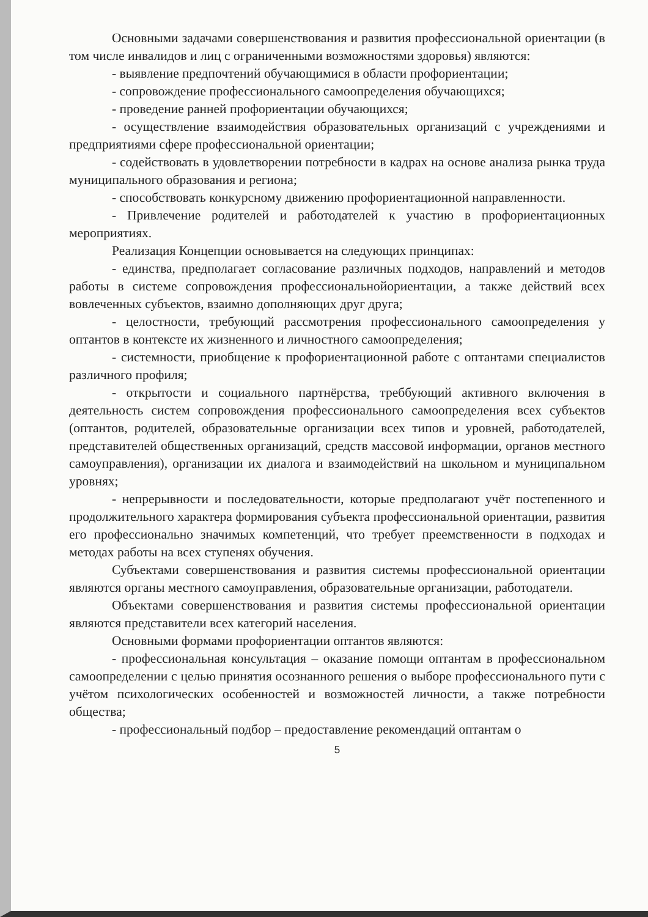Основными задачами совершенствования и развития профессиональной ориентации (в том числе инвалидов и лиц с ограниченными возможностями здоровья) являются:
- выявление предпочтений обучающимися в области профориентации;
- сопровождение профессионального самоопределения обучающихся;
- проведение ранней профориентации обучающихся;
- осуществление взаимодействия образовательных организаций с учреждениями и предприятиями сфере профессиональной ориентации;
- содействовать в удовлетворении потребности в кадрах на основе анализа рынка труда муниципального образования и региона;
- способствовать конкурсному движению профориентационной направленности.
- Привлечение родителей и работодателей к участию в профориентационных мероприятиях.
Реализация Концепции основывается на следующих принципах:
- единства, предполагает согласование различных подходов, направлений и методов работы в системе сопровождения профессиональнойориентации, а также действий всех вовлеченных субъектов, взаимно дополняющих друг друга;
- целостности, требующий рассмотрения профессионального самоопределения у оптантов в контексте их жизненного и личностного самоопределения;
- системности, приобщение к профориентационной работе с оптантами специалистов различного профиля;
- открытости и социального партнёрства, треббующий активного включения в деятельность систем сопровождения профессионального самоопределения всех субъектов (оптантов, родителей, образовательные организации всех типов и уровней, работодателей, представителей общественных организаций, средств массовой информации, органов местного самоуправления), организации их диалога и взаимодействий на школьном и муниципальном уровнях;
- непрерывности и последовательности, которые предполагают учёт постепенного и продолжительного характера формирования субъекта профессиональной ориентации, развития его профессионально значимых компетенций, что требует преемственности в подходах и методах работы на всех ступенях обучения.
Субъектами совершенствования и развития системы профессиональной ориентации являются органы местного самоуправления, образовательные организации, работодатели.
Объектами совершенствования и развития системы профессиональной ориентации являются представители всех категорий населения.
Основными формами профориентации оптантов являются:
- профессиональная консультация – оказание помощи оптантам в профессиональном самоопределении с целью принятия осознанного решения о выборе профессионального пути с учётом психологических особенностей и возможностей личности, а также потребности общества;
- профессиональный подбор – предоставление рекомендаций оптантам о
5